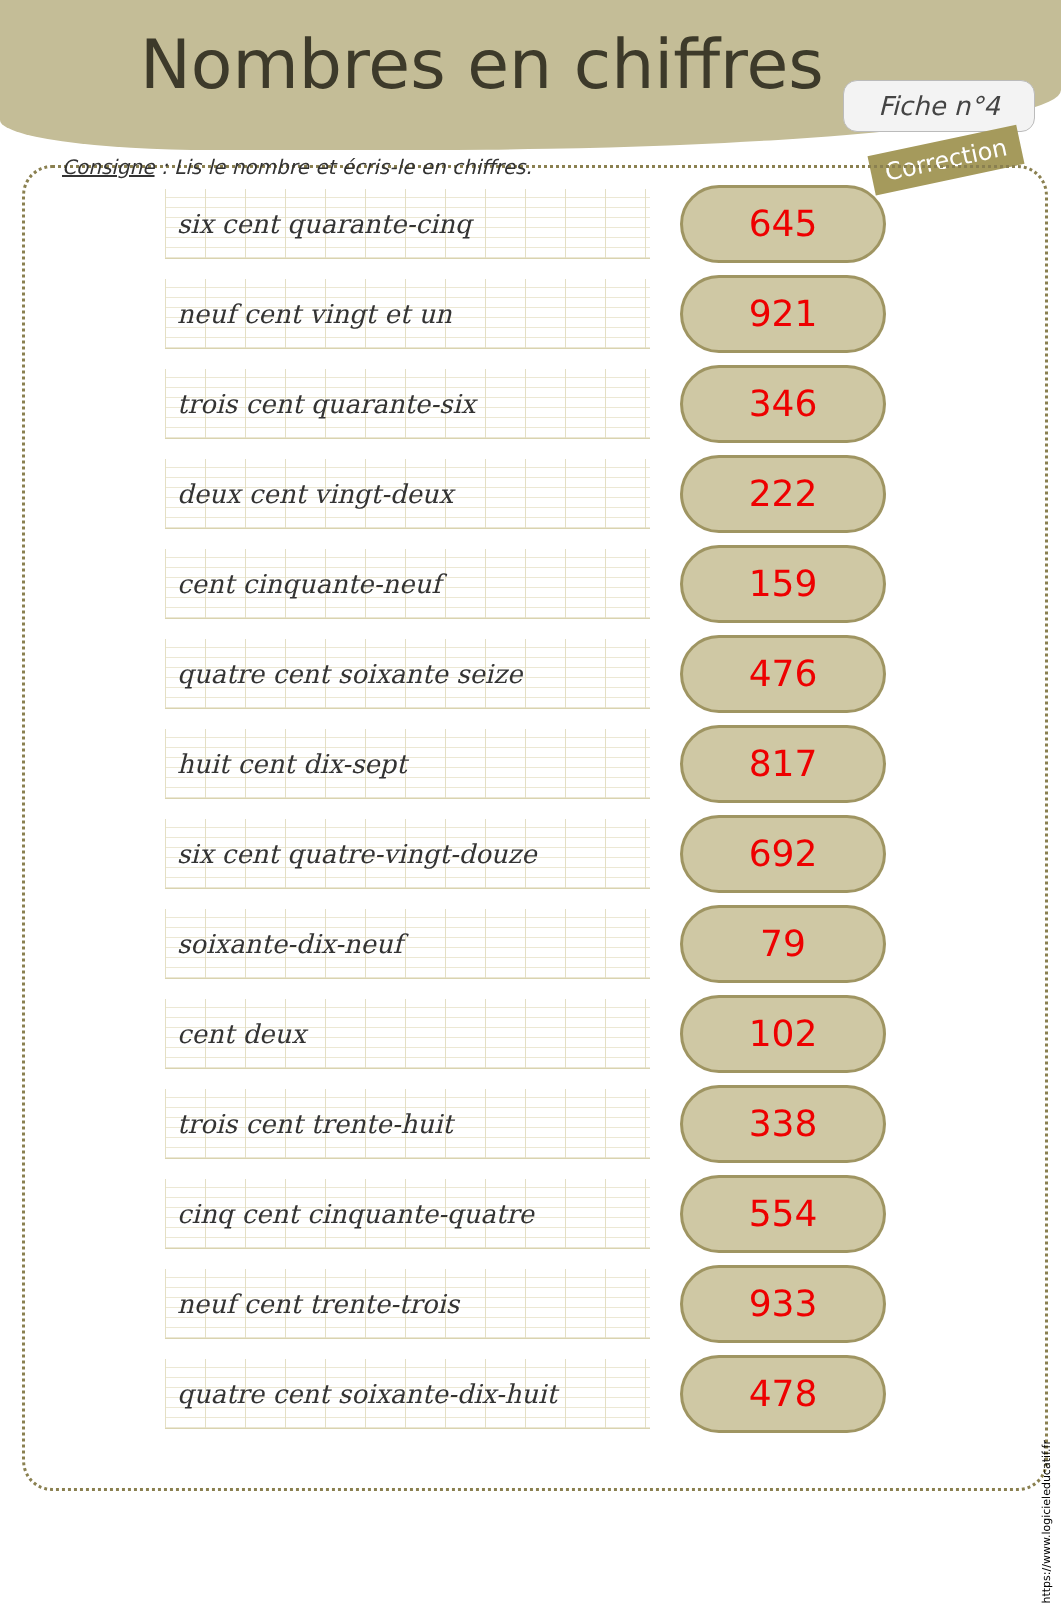Nombres en chiffres
Fiche n°4
Correction
Consigne : Lis le nombre et écris-le en chiffres.
six cent quarante-cinq
645
neuf cent vingt et un
921
trois cent quarante-six
346
deux cent vingt-deux
222
cent cinquante-neuf
159
quatre cent soixante seize
476
huit cent dix-sept
817
six cent quatre-vingt-douze
692
soixante-dix-neuf
79
cent deux
102
trois cent trente-huit
338
cinq cent cinquante-quatre
554
neuf cent trente-trois
933
quatre cent soixante-dix-huit
478
https://www.logicieleducatif.fr